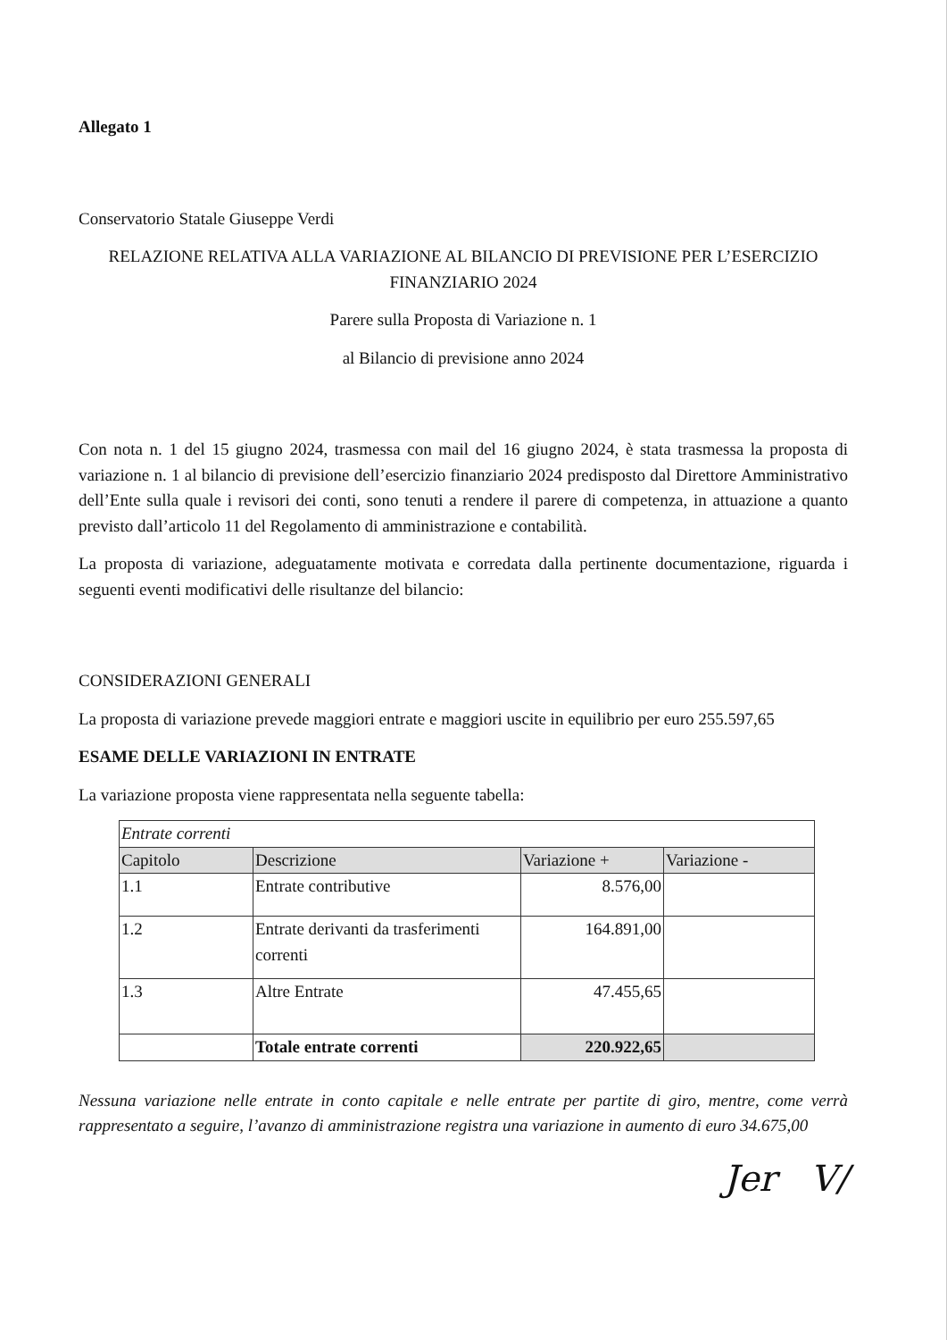Allegato 1
Conservatorio Statale Giuseppe Verdi
RELAZIONE RELATIVA ALLA VARIAZIONE AL BILANCIO DI PREVISIONE PER L’ESERCIZIO FINANZIARIO 2024
Parere sulla Proposta di Variazione n. 1
al Bilancio di previsione anno 2024
Con nota n. 1 del 15 giugno 2024, trasmessa con mail del 16 giugno 2024, è stata trasmessa la proposta di variazione n. 1 al bilancio di previsione dell’esercizio finanziario 2024 predisposto dal Direttore Amministrativo dell’Ente sulla quale i revisori dei conti, sono tenuti a rendere il parere di competenza, in attuazione a quanto previsto dall’articolo 11 del Regolamento di amministrazione e contabilità.
La proposta di variazione, adeguatamente motivata e corredata dalla pertinente documentazione, riguarda i seguenti eventi modificativi delle risultanze del bilancio:
CONSIDERAZIONI GENERALI
La proposta di variazione prevede maggiori entrate e maggiori uscite in equilibrio per euro 255.597,65
ESAME DELLE VARIAZIONI IN ENTRATE
La variazione proposta viene rappresentata nella seguente tabella:
| Entrate correnti | | | |
| Capitolo | Descrizione | Variazione + | Variazione - |
| 1.1 | Entrate contributive | 8.576,00 | |
| 1.2 | Entrate derivanti da trasferimenti correnti | 164.891,00 | |
| 1.3 | Altre Entrate | 47.455,65 | |
| | Totale entrate correnti | 220.922,65 | |
Nessuna variazione nelle entrate in conto capitale e nelle entrate per partite di giro, mentre, come verrà rappresentato a seguire, l’avanzo di amministrazione registra una variazione in aumento di euro 34.675,00
Jer V/